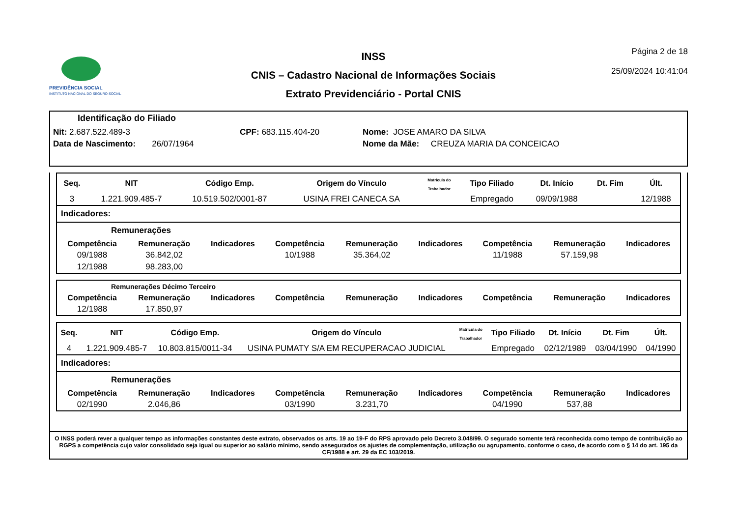PREVIDÊNCIA SOCIAL
INSTITUTO NACIONAL DO SEGURO SOCIAL
INSS
CNIS – Cadastro Nacional de Informações Sociais
Extrato Previdenciário - Portal CNIS
Página 2 de 18
25/09/2024 10:41:04
Identificação do Filiado
Nit: 2.687.522.489-3 CPF: 683.115.404-20 Nome: JOSE AMARO DA SILVA
Data de Nascimento: 26/07/1964 Nome da Mãe: CREUZA MARIA DA CONCEICAO
| Seq. | NIT | Código Emp. | Origem do Vínculo | Matrícula do Trabalhador | Tipo Filiado | Dt. Início | Dt. Fim | Últ. |
| --- | --- | --- | --- | --- | --- | --- | --- | --- |
| 3 | 1.221.909.485-7 | 10.519.502/0001-87 | USINA FREI CANECA SA | | Empregado | 09/09/1988 | | 12/1988 |
Indicadores:
Remunerações
| Competência | Remuneração | Indicadores | Competência | Remuneração | Indicadores | Competência | Remuneração | Indicadores |
| --- | --- | --- | --- | --- | --- | --- | --- | --- |
| 09/1988 | 36.842,02 | | 10/1988 | 35.364,02 | | 11/1988 | 57.159,98 | |
| 12/1988 | 98.283,00 | | | | | | | |
Remunerações Décimo Terceiro
| Competência | Remuneração | Indicadores | Competência | Remuneração | Indicadores | Competência | Remuneração | Indicadores |
| --- | --- | --- | --- | --- | --- | --- | --- | --- |
| 12/1988 | 17.850,97 | | | | | | | |
| Seq. | NIT | Código Emp. | Origem do Vínculo | Matrícula do Trabalhador | Tipo Filiado | Dt. Início | Dt. Fim | Últ. |
| --- | --- | --- | --- | --- | --- | --- | --- | --- |
| 4 | 1.221.909.485-7 | 10.803.815/0011-34 | USINA PUMATY S/A EM RECUPERACAO JUDICIAL | | Empregado | 02/12/1989 | 03/04/1990 | 04/1990 |
Indicadores:
Remunerações
| Competência | Remuneração | Indicadores | Competência | Remuneração | Indicadores | Competência | Remuneração | Indicadores |
| --- | --- | --- | --- | --- | --- | --- | --- | --- |
| 02/1990 | 2.046,86 | | 03/1990 | 3.231,70 | | 04/1990 | 537,88 | |
O INSS poderá rever a qualquer tempo as informações constantes deste extrato, observados os arts. 19 ao 19-F do RPS aprovado pelo Decreto 3.048/99. O segurado somente terá reconhecida como tempo de contribuição ao RGPS a competência cujo valor consolidado seja igual ou superior ao salário mínimo, sendo assegurados os ajustes de complementação, utilização ou agrupamento, conforme o caso, de acordo com o § 14 do art. 195 da CF/1988 e art. 29 da EC 103/2019.